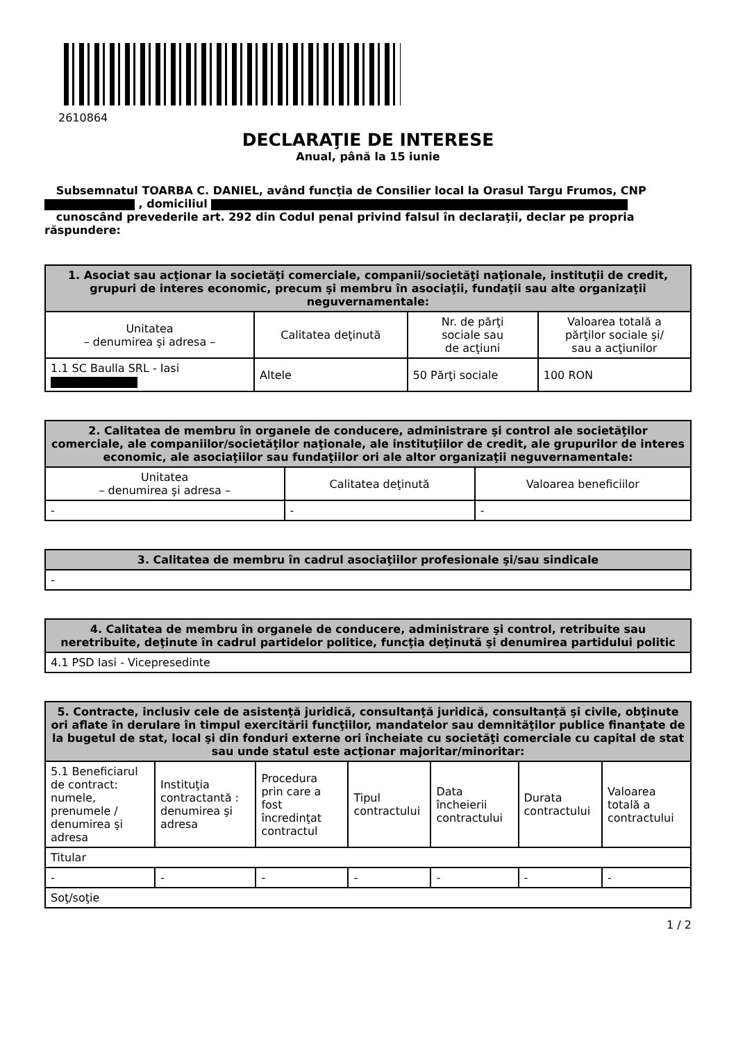2610864
DECLARAŢIE DE INTERESE
Anual, până la 15 iunie
Subsemnatul TOARBA C. DANIEL, având funcţia de Consilier local la Orasul Targu Frumos, CNP , domiciliul
cunoscând prevederile art. 292 din Codul penal privind falsul în declaraţii, declar pe propria răspundere:
| 1. Asociat sau acţionar la societăţi comerciale, companii/societăţi naţionale, instituţii de credit, grupuri de interes economic, precum şi membru în asociaţii, fundaţii sau alte organizaţii neguvernamentale: | | | |
| --- | --- | --- | --- |
| Unitatea – denumirea şi adresa – | Calitatea deţinută | Nr. de părţi sociale sau de acţiuni | Valoarea totală a părţilor sociale şi/ sau a acţiunilor |
| 1.1 SC Baulla SRL - Iasi | Altele | 50 Părţi sociale | 100 RON |
| 2. Calitatea de membru în organele de conducere, administrare şi control ale societăţilor comerciale, ale companiilor/societăţilor naţionale, ale instituţiilor de credit, ale grupurilor de interes economic, ale asociaţiilor sau fundaţiilor ori ale altor organizaţii neguvernamentale: | | |
| --- | --- | --- |
| Unitatea – denumirea şi adresa – | Calitatea deţinută | Valoarea beneficiilor |
| - | - | - |
| 3. Calitatea de membru în cadrul asociaţiilor profesionale şi/sau sindicale |
| --- |
| - |
| 4. Calitatea de membru în organele de conducere, administrare şi control, retribuite sau neretribuite, deţinute în cadrul partidelor politice, funcţia deţinută şi denumirea partidului politic |
| --- |
| 4.1 PSD Iasi - Vicepresedinte |
| 5. Contracte, inclusiv cele de asistenţă juridică, consultanţă juridică, consultanţă şi civile, obţinute ori aflate în derulare în timpul exercitării funcţiilor, mandatelor sau demnităţilor publice finanţate de la bugetul de stat, local şi din fonduri externe ori încheiate cu societăţi comerciale cu capital de stat sau unde statul este acţionar majoritar/minoritar: | | | | | | |
| --- | --- | --- | --- | --- | --- | --- |
| 5.1 Beneficiarul de contract: numele, prenumele / denumirea şi adresa | Instituţia contractantă : denumirea şi adresa | Procedura prin care a fost încredinţat contractul | Tipul contractului | Data încheierii contractului | Durata contractului | Valoarea totală a contractului |
| Titular | | | | | | |
| - | - | - | - | - | - | - |
| Soţ/soţie | | | | | | |
1 / 2